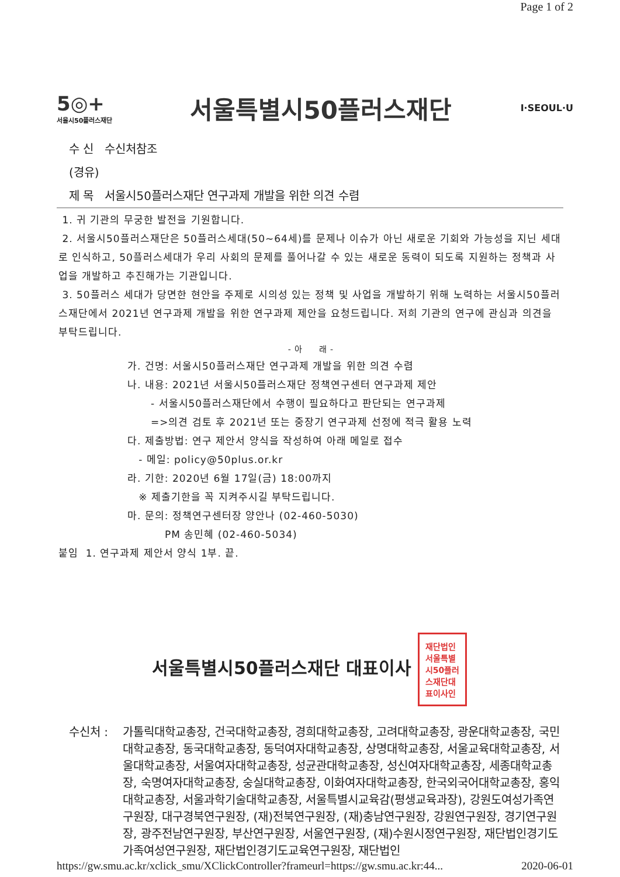Page 1 of 2
5◎+
서울시50플러스재단
서울특별시50플러스재단
I·SEOUL·U
수 신 수신처참조
(경유)
제 목 서울시50플러스재단 연구과제 개발을 위한 의견 수렴
1. 귀 기관의 무궁한 발전을 기원합니다.
2. 서울시50플러스재단은 50플러스세대(50~64세)를 문제나 이슈가 아닌 새로운 기회와 가능성을 지닌 세대로 인식하고, 50플러스세대가 우리 사회의 문제를 풀어나갈 수 있는 새로운 동력이 되도록 지원하는 정책과 사업을 개발하고 추진해가는 기관입니다.
3. 50플러스 세대가 당면한 현안을 주제로 시의성 있는 정책 및 사업을 개발하기 위해 노력하는 서울시50플러스재단에서 2021년 연구과제 개발을 위한 연구과제 제안을 요청드립니다. 저희 기관의 연구에 관심과 의견을 부탁드립니다.
- 아 래 -
가. 건명: 서울시50플러스재단 연구과제 개발을 위한 의견 수렴
나. 내용: 2021년 서울시50플러스재단 정책연구센터 연구과제 제안
- 서울시50플러스재단에서 수행이 필요하다고 판단되는 연구과제
=>의견 검토 후 2021년 또는 중장기 연구과제 선정에 적극 활용 노력
다. 제출방법: 연구 제안서 양식을 작성하여 아래 메일로 접수
- 메일: policy@50plus.or.kr
라. 기한: 2020년 6월 17일(금) 18:00까지
※ 제출기한을 꼭 지켜주시길 부탁드립니다.
마. 문의: 정책연구센터장 양안나 (02-460-5030)
PM 송민혜 (02-460-5034)
붙임 1. 연구과제 제안서 양식 1부. 끝.
서울특별시50플러스재단 대표이사 재단법인
서울특별
시50플러
스재단대
표이사인
수신처 : 가톨릭대학교총장, 건국대학교총장, 경희대학교총장, 고려대학교총장, 광운대학교총장, 국민대학교총장, 동국대학교총장, 동덕여자대학교총장, 상명대학교총장, 서울교육대학교총장, 서울대학교총장, 서울여자대학교총장, 성균관대학교총장, 성신여자대학교총장, 세종대학교총장, 숙명여자대학교총장, 숭실대학교총장, 이화여자대학교총장, 한국외국어대학교총장, 홍익대학교총장, 서울과학기술대학교총장, 서울특별시교육감(평생교육과장), 강원도여성가족연구원장, 대구경북연구원장, (재)전북연구원장, (재)충남연구원장, 강원연구원장, 경기연구원장, 광주전남연구원장, 부산연구원장, 서울연구원장, (재)수원시정연구원장, 재단법인경기도가족여성연구원장, 재단법인경기도교육연구원장, 재단법인
https://gw.smu.ac.kr/xclick_smu/XClickController?frameurl=https://gw.smu.ac.kr:44... 2020-06-01